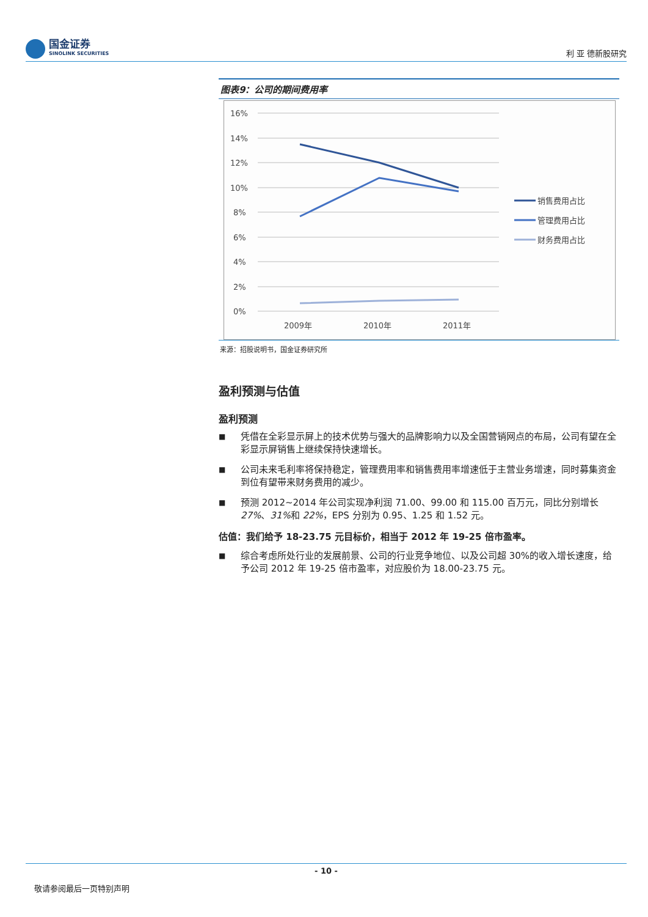国金证券
SINOLINK SECURITIES
利 亚 德新股研究
图表9：公司的期间费用率
16%
14%
12%
10%
8%
6%
4%
2%
0%
2009年
2010年
2011年
销售费用占比
管理费用占比
财务费用占比
来源：招股说明书，国金证券研究所
盈利预测与估值
盈利预测
■ 凭借在全彩显示屏上的技术优势与强大的品牌影响力以及全国营销网点的布局，公司有望在全彩显示屏销售上继续保持快速增长。
■ 公司未来毛利率将保持稳定，管理费用率和销售费用率增速低于主营业务增速，同时募集资金到位有望带来财务费用的减少。
■ 预测 2012~2014 年公司实现净利润 71.00、99.00 和 115.00 百万元，同比分别增长 27%、31% 和 22%，EPS 分别为 0.95、1.25 和 1.52 元。
估值：我们给予 18-23.75 元目标价，相当于 2012 年 19-25 倍市盈率。
■ 综合考虑所处行业的发展前景、公司的行业竞争地位、以及公司超 30%的收入增长速度，给予公司 2012 年 19-25 倍市盈率，对应股价为 18.00-23.75 元。
- 10 -
敬请参阅最后一页特别声明